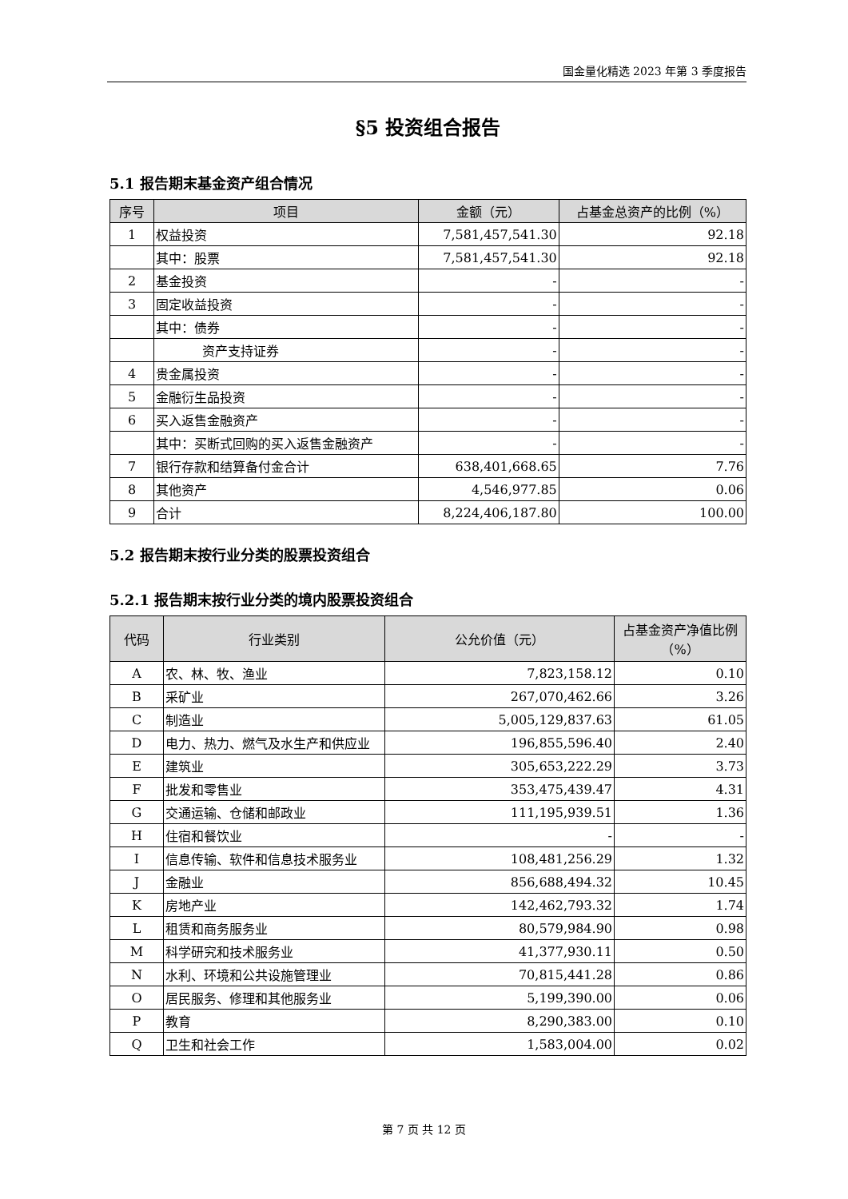国金量化精选 2023 年第 3 季度报告
§5 投资组合报告
5.1 报告期末基金资产组合情况
| 序号 | 项目 | 金额（元） | 占基金总资产的比例（%） |
| --- | --- | --- | --- |
| 1 | 权益投资 | 7,581,457,541.30 | 92.18 |
| | 其中：股票 | 7,581,457,541.30 | 92.18 |
| 2 | 基金投资 | - | - |
| 3 | 固定收益投资 | - | - |
| | 其中：债券 | - | - |
| | 资产支持证券 | - | - |
| 4 | 贵金属投资 | - | - |
| 5 | 金融衍生品投资 | - | - |
| 6 | 买入返售金融资产 | - | - |
| | 其中：买断式回购的买入返售金融资产 | - | - |
| 7 | 银行存款和结算备付金合计 | 638,401,668.65 | 7.76 |
| 8 | 其他资产 | 4,546,977.85 | 0.06 |
| 9 | 合计 | 8,224,406,187.80 | 100.00 |
5.2 报告期末按行业分类的股票投资组合
5.2.1 报告期末按行业分类的境内股票投资组合
| 代码 | 行业类别 | 公允价值（元） | 占基金资产净值比例（%） |
| --- | --- | --- | --- |
| A | 农、林、牧、渔业 | 7,823,158.12 | 0.10 |
| B | 采矿业 | 267,070,462.66 | 3.26 |
| C | 制造业 | 5,005,129,837.63 | 61.05 |
| D | 电力、热力、燃气及水生产和供应业 | 196,855,596.40 | 2.40 |
| E | 建筑业 | 305,653,222.29 | 3.73 |
| F | 批发和零售业 | 353,475,439.47 | 4.31 |
| G | 交通运输、仓储和邮政业 | 111,195,939.51 | 1.36 |
| H | 住宿和餐饮业 | - | - |
| I | 信息传输、软件和信息技术服务业 | 108,481,256.29 | 1.32 |
| J | 金融业 | 856,688,494.32 | 10.45 |
| K | 房地产业 | 142,462,793.32 | 1.74 |
| L | 租赁和商务服务业 | 80,579,984.90 | 0.98 |
| M | 科学研究和技术服务业 | 41,377,930.11 | 0.50 |
| N | 水利、环境和公共设施管理业 | 70,815,441.28 | 0.86 |
| O | 居民服务、修理和其他服务业 | 5,199,390.00 | 0.06 |
| P | 教育 | 8,290,383.00 | 0.10 |
| Q | 卫生和社会工作 | 1,583,004.00 | 0.02 |
第 7 页 共 12 页